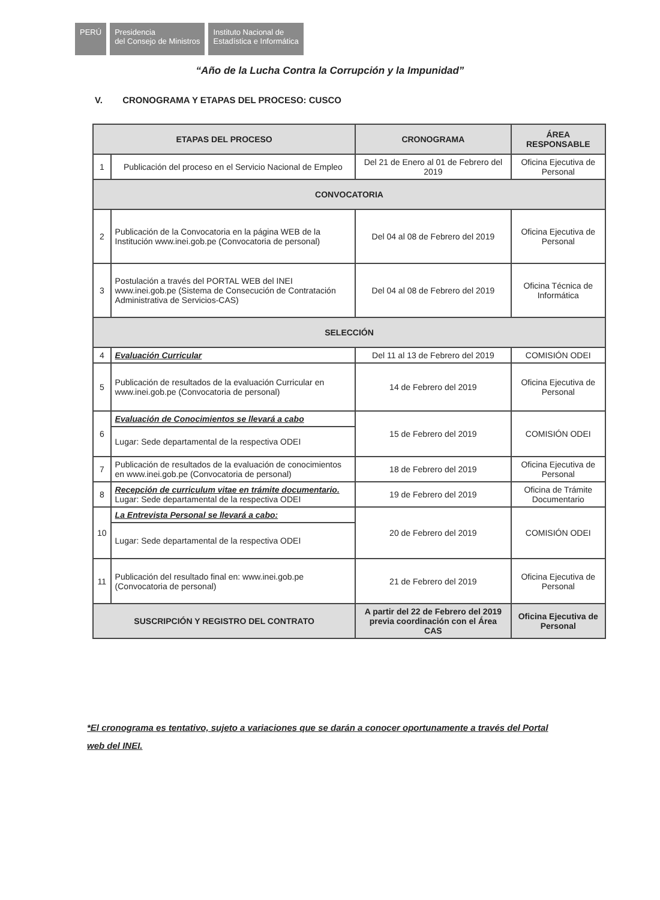PERÚ Presidencia
del Consejo de Ministros
Instituto Nacional de
Estadística e Informática
“Año de la Lucha Contra la Corrupción y la Impunidad”
V. CRONOGRAMA Y ETAPAS DEL PROCESO: CUSCO
| ETAPAS DEL PROCESO | | CRONOGRAMA | ÁREA RESPONSABLE |
| --- | --- | --- | --- |
| 1 | Publicación del proceso en el Servicio Nacional de Empleo | Del 21 de Enero al 01 de Febrero del 2019 | Oficina Ejecutiva de Personal |
| CONVOCATORIA | | | |
| 2 | Publicación de la Convocatoria en la página WEB de la Institución www.inei.gob.pe (Convocatoria de personal) | Del 04 al 08 de Febrero del 2019 | Oficina Ejecutiva de Personal |
| 3 | Postulación a través del PORTAL WEB del INEI www.inei.gob.pe (Sistema de Consecución de Contratación Administrativa de Servicios-CAS) | Del 04 al 08 de Febrero del 2019 | Oficina Técnica de Informática |
| SELECCIÓN | | | |
| 4 | Evaluación Curricular | Del 11 al 13 de Febrero del 2019 | COMISIÓN ODEI |
| 5 | Publicación de resultados de la evaluación Curricular en www.inei.gob.pe (Convocatoria de personal) | 14 de Febrero del 2019 | Oficina Ejecutiva de Personal |
| 6 | Evaluación de Conocimientos se llevará a cabo | 15 de Febrero del 2019 | COMISIÓN ODEI |
| | Lugar: Sede departamental de la respectiva ODEI | | |
| 7 | Publicación de resultados de la evaluación de conocimientos en www.inei.gob.pe (Convocatoria de personal) | 18 de Febrero del 2019 | Oficina Ejecutiva de Personal |
| 8 | Recepción de curriculum vitae en trámite documentario. Lugar: Sede departamental de la respectiva ODEI | 19 de Febrero del 2019 | Oficina de Trámite Documentario |
| 10 | La Entrevista Personal se llevará a cabo: | 20 de Febrero del 2019 | COMISIÓN ODEI |
| | Lugar: Sede departamental de la respectiva ODEI | | |
| 11 | Publicación del resultado final en: www.inei.gob.pe (Convocatoria de personal) | 21 de Febrero del 2019 | Oficina Ejecutiva de Personal |
| SUSCRIPCIÓN Y REGISTRO DEL CONTRATO | | A partir del 22 de Febrero del 2019 previa coordinación con el Área CAS | Oficina Ejecutiva de Personal |
*El cronograma es tentativo, sujeto a variaciones que se darán a conocer oportunamente a través del Portal web del INEI.